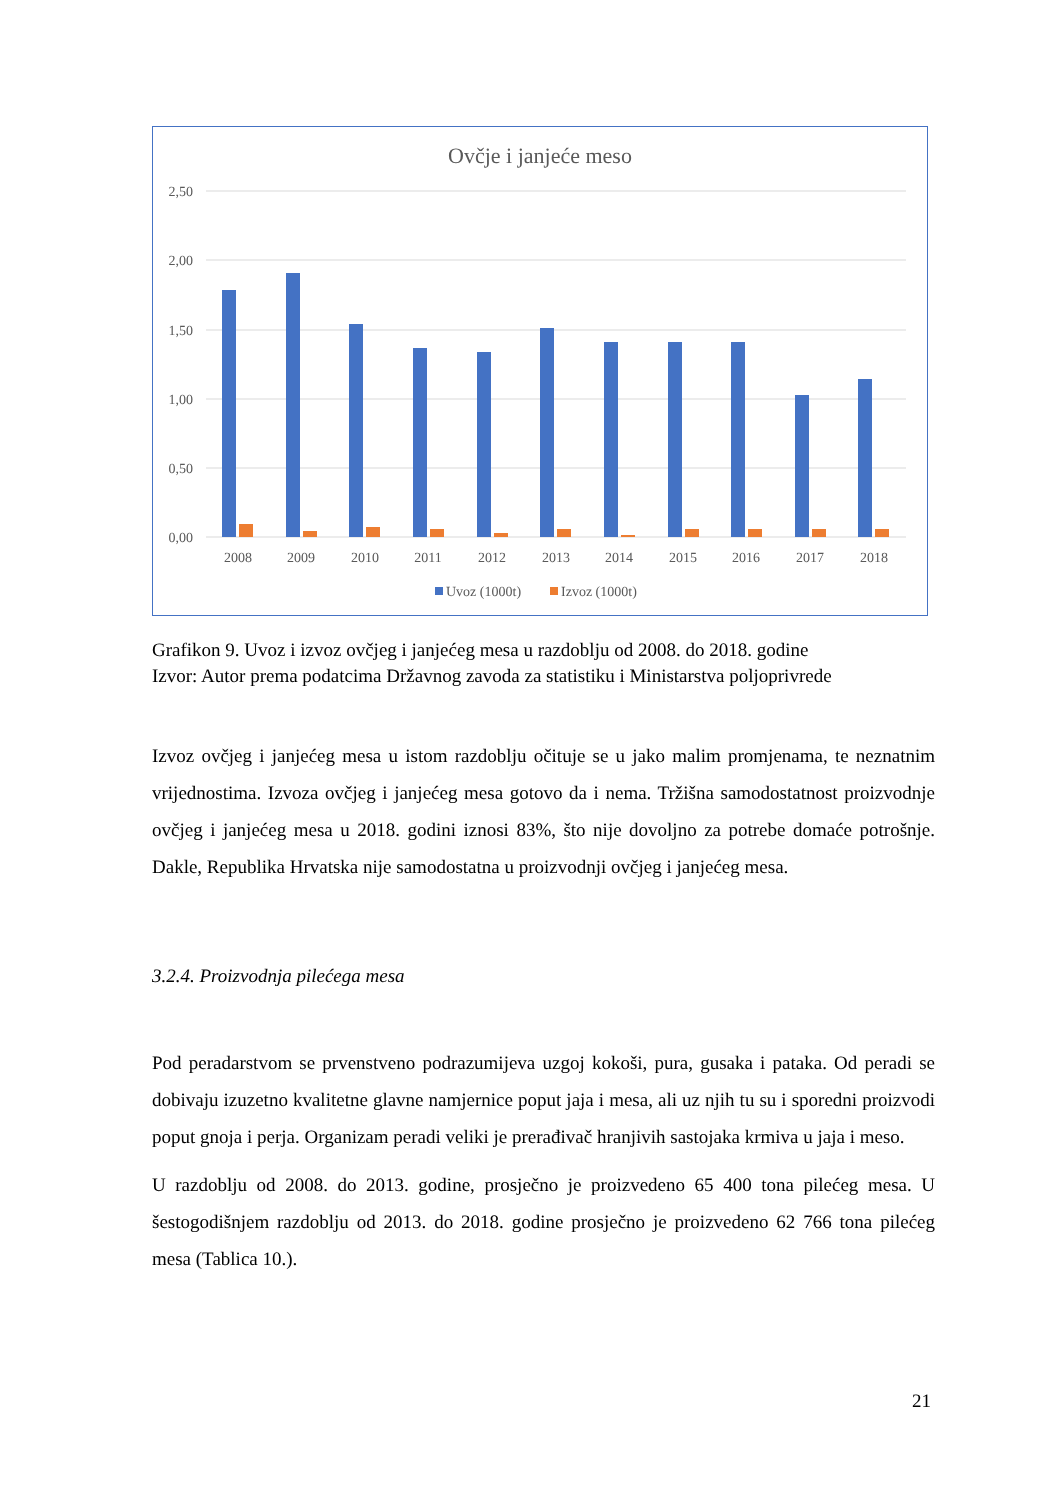Ovčje i janjeće meso
2,50
2,00
1,50
1,00
0,50
0,00
2008
2009
2010
2011
2012
2013
2014
2015
2016
2017
2018
Uvoz (1000t)
Izvoz (1000t)
Grafikon 9. Uvoz i izvoz ovčjeg i janjećeg mesa u razdoblju od 2008. do 2018. godine
Izvor: Autor prema podatcima Državnog zavoda za statistiku i Ministarstva poljoprivrede
Izvoz ovčjeg i janjećeg mesa u istom razdoblju očituje se u jako malim promjenama, te neznatnim vrijednostima. Izvoza ovčjeg i janjećeg mesa gotovo da i nema. Tržišna samodostatnost proizvodnje ovčjeg i janjećeg mesa u 2018. godini iznosi 83%, što nije dovoljno za potrebe domaće potrošnje. Dakle, Republika Hrvatska nije samodostatna u proizvodnji ovčjeg i janjećeg mesa.
3.2.4. Proizvodnja pilećega mesa
Pod peradarstvom se prvenstveno podrazumijeva uzgoj kokoši, pura, gusaka i pataka. Od peradi se dobivaju izuzetno kvalitetne glavne namjernice poput jaja i mesa, ali uz njih tu su i sporedni proizvodi poput gnoja i perja. Organizam peradi veliki je prerađivač hranjivih sastojaka krmiva u jaja i meso.
U razdoblju od 2008. do 2013. godine, prosječno je proizvedeno 65 400 tona pilećeg mesa. U šestogodišnjem razdoblju od 2013. do 2018. godine prosječno je proizvedeno 62 766 tona pilećeg mesa (Tablica 10.).
21